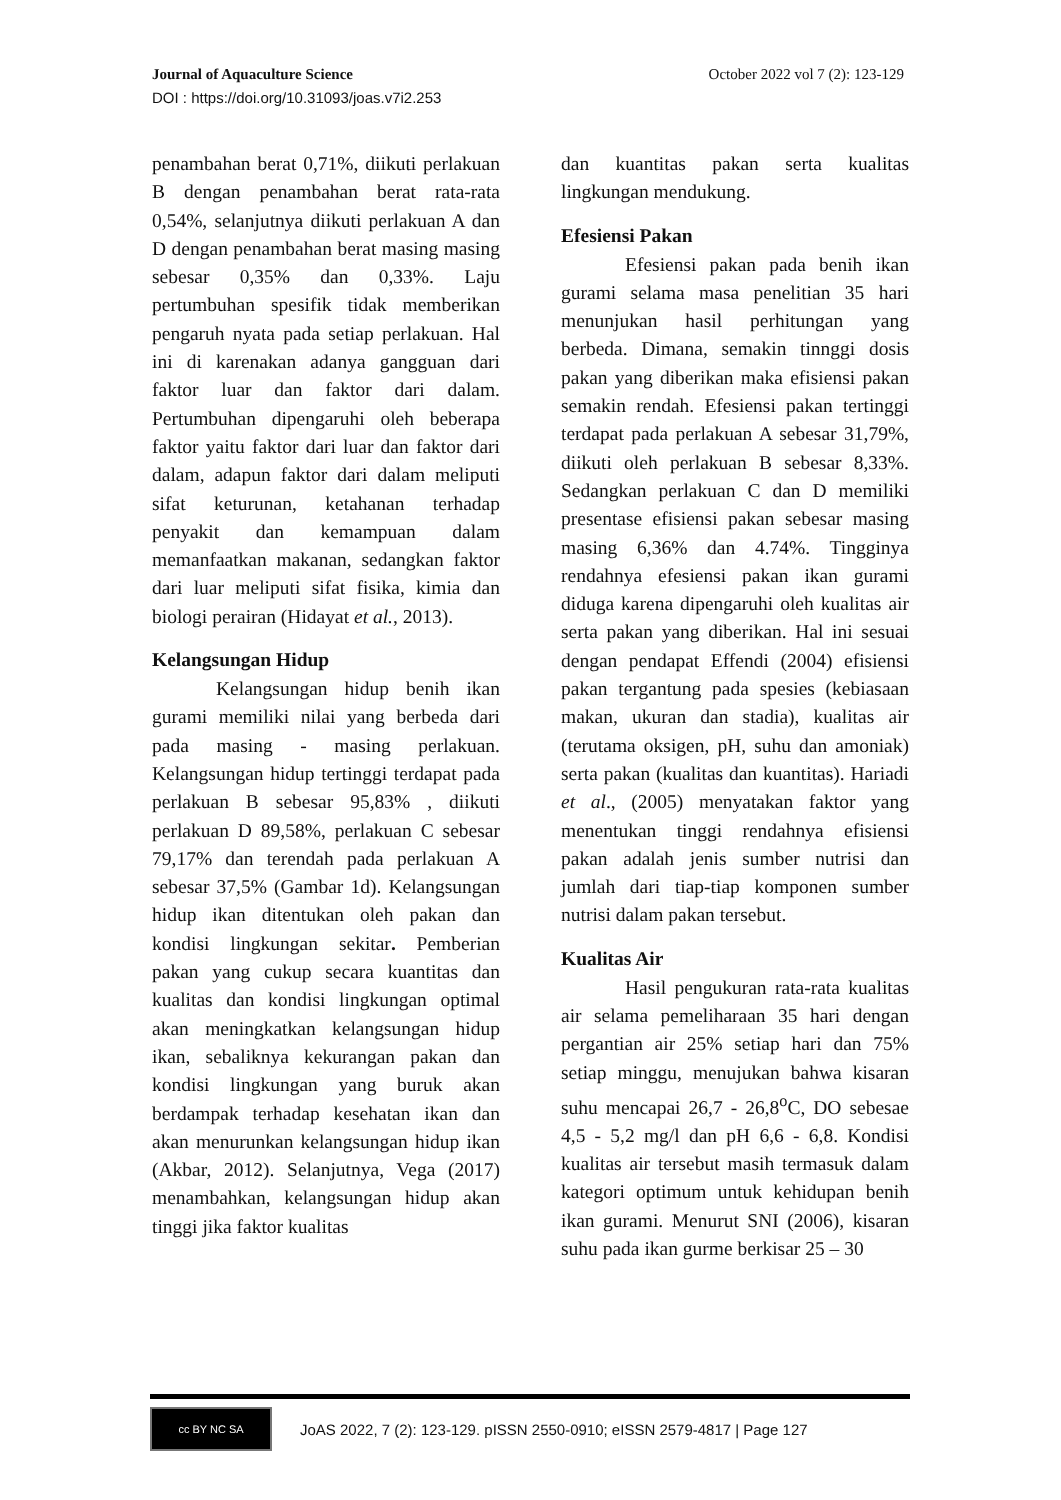Journal of Aquaculture Science October 2022 vol 7 (2): 123-129
DOI : https://doi.org/10.31093/joas.v7i2.253
penambahan berat 0,71%, diikuti perlakuan B dengan penambahan berat rata-rata 0,54%, selanjutnya diikuti perlakuan A dan D dengan penambahan berat masing masing sebesar 0,35% dan 0,33%. Laju pertumbuhan spesifik tidak memberikan pengaruh nyata pada setiap perlakuan. Hal ini di karenakan adanya gangguan dari faktor luar dan faktor dari dalam. Pertumbuhan dipengaruhi oleh beberapa faktor yaitu faktor dari luar dan faktor dari dalam, adapun faktor dari dalam meliputi sifat keturunan, ketahanan terhadap penyakit dan kemampuan dalam memanfaatkan makanan, sedangkan faktor dari luar meliputi sifat fisika, kimia dan biologi perairan (Hidayat et al., 2013).
Kelangsungan Hidup
Kelangsungan hidup benih ikan gurami memiliki nilai yang berbeda dari pada masing - masing perlakuan. Kelangsungan hidup tertinggi terdapat pada perlakuan B sebesar 95,83% , diikuti perlakuan D 89,58%, perlakuan C sebesar 79,17% dan terendah pada perlakuan A sebesar 37,5% (Gambar 1d). Kelangsungan hidup ikan ditentukan oleh pakan dan kondisi lingkungan sekitar. Pemberian pakan yang cukup secara kuantitas dan kualitas dan kondisi lingkungan optimal akan meningkatkan kelangsungan hidup ikan, sebaliknya kekurangan pakan dan kondisi lingkungan yang buruk akan berdampak terhadap kesehatan ikan dan akan menurunkan kelangsungan hidup ikan (Akbar, 2012). Selanjutnya, Vega (2017) menambahkan, kelangsungan hidup akan tinggi jika faktor kualitas
dan kuantitas pakan serta kualitas lingkungan mendukung.
Efesiensi Pakan
Efesiensi pakan pada benih ikan gurami selama masa penelitian 35 hari menunjukan hasil perhitungan yang berbeda. Dimana, semakin tinnggi dosis pakan yang diberikan maka efisiensi pakan semakin rendah. Efesiensi pakan tertinggi terdapat pada perlakuan A sebesar 31,79%, diikuti oleh perlakuan B sebesar 8,33%. Sedangkan perlakuan C dan D memiliki presentase efisiensi pakan sebesar masing masing 6,36% dan 4.74%. Tingginya rendahnya efesiensi pakan ikan gurami diduga karena dipengaruhi oleh kualitas air serta pakan yang diberikan. Hal ini sesuai dengan pendapat Effendi (2004) efisiensi pakan tergantung pada spesies (kebiasaan makan, ukuran dan stadia), kualitas air (terutama oksigen, pH, suhu dan amoniak) serta pakan (kualitas dan kuantitas). Hariadi et al., (2005) menyatakan faktor yang menentukan tinggi rendahnya efisiensi pakan adalah jenis sumber nutrisi dan jumlah dari tiap-tiap komponen sumber nutrisi dalam pakan tersebut.
Kualitas Air
Hasil pengukuran rata-rata kualitas air selama pemeliharaan 35 hari dengan pergantian air 25% setiap hari dan 75% setiap minggu, menujukan bahwa kisaran suhu mencapai 26,7 - 26,8<sup>o</sup>C, DO sebesae 4,5 - 5,2 mg/l dan pH 6,6 - 6,8. Kondisi kualitas air tersebut masih termasuk dalam kategori optimum untuk kehidupan benih ikan gurami. Menurut SNI (2006), kisaran suhu pada ikan gurme berkisar 25 – 30
cc BY NC SA
JoAS 2022, 7 (2): 123-129. pISSN 2550-0910; eISSN 2579-4817 | Page 127